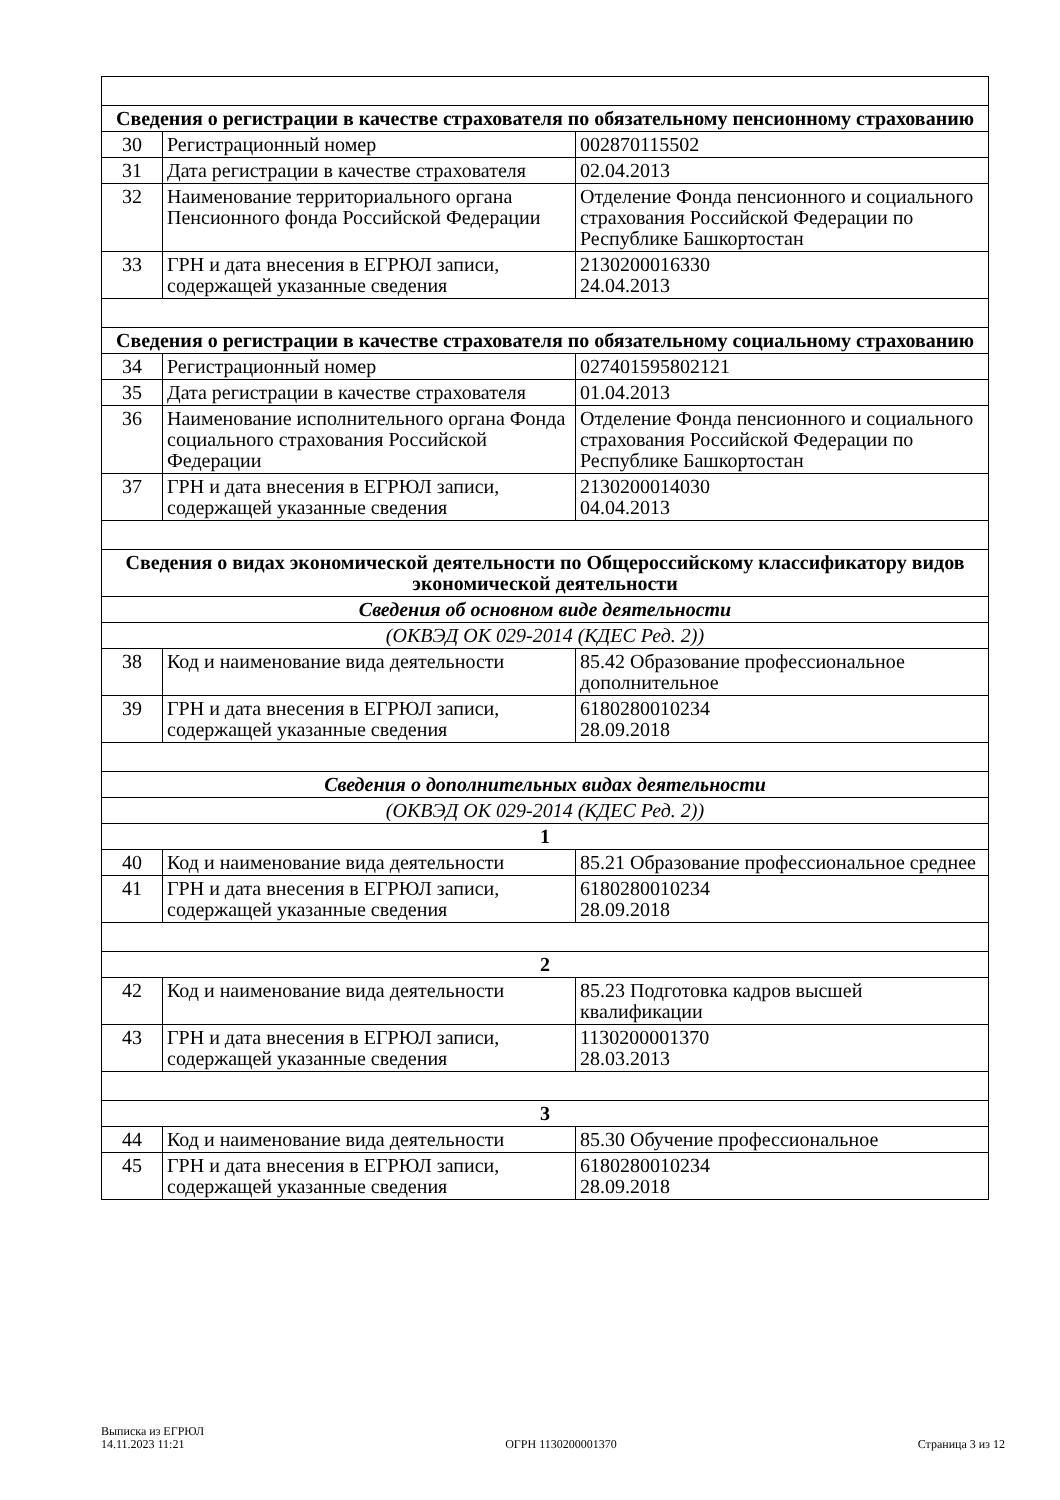| Сведения о регистрации в качестве страхователя по обязательному пенсионному страхованию | | |
| --- | --- | --- |
| 30 | Регистрационный номер | 002870115502 |
| 31 | Дата регистрации в качестве страхователя | 02.04.2013 |
| 32 | Наименование территориального органа Пенсионного фонда Российской Федерации | Отделение Фонда пенсионного и социального страхования Российской Федерации по Республике Башкортостан |
| 33 | ГРН и дата внесения в ЕГРЮЛ записи, содержащей указанные сведения | 2130200016330 24.04.2013 |
| Сведения о регистрации в качестве страхователя по обязательному социальному страхованию | | |
| 34 | Регистрационный номер | 027401595802121 |
| 35 | Дата регистрации в качестве страхователя | 01.04.2013 |
| 36 | Наименование исполнительного органа Фонда социального страхования Российской Федерации | Отделение Фонда пенсионного и социального страхования Российской Федерации по Республике Башкортостан |
| 37 | ГРН и дата внесения в ЕГРЮЛ записи, содержащей указанные сведения | 2130200014030 04.04.2013 |
| Сведения о видах экономической деятельности по Общероссийскому классификатору видов экономической деятельности | | |
| Сведения об основном виде деятельности | | |
| (ОКВЭД ОК 029-2014 (КДЕС Ред. 2)) | | |
| 38 | Код и наименование вида деятельности | 85.42 Образование профессиональное дополнительное |
| 39 | ГРН и дата внесения в ЕГРЮЛ записи, содержащей указанные сведения | 6180280010234 28.09.2018 |
| Сведения о дополнительных видах деятельности | | |
| (ОКВЭД ОК 029-2014 (КДЕС Ред. 2)) | | |
| 1 | | |
| 40 | Код и наименование вида деятельности | 85.21 Образование профессиональное среднее |
| 41 | ГРН и дата внесения в ЕГРЮЛ записи, содержащей указанные сведения | 6180280010234 28.09.2018 |
| 2 | | |
| 42 | Код и наименование вида деятельности | 85.23 Подготовка кадров высшей квалификации |
| 43 | ГРН и дата внесения в ЕГРЮЛ записи, содержащей указанные сведения | 1130200001370 28.03.2013 |
| 3 | | |
| 44 | Код и наименование вида деятельности | 85.30 Обучение профессиональное |
| 45 | ГРН и дата внесения в ЕГРЮЛ записи, содержащей указанные сведения | 6180280010234 28.09.2018 |
Выписка из ЕГРЮЛ
14.11.2023 11:21
ОГРН 1130200001370
Страница 3 из 12